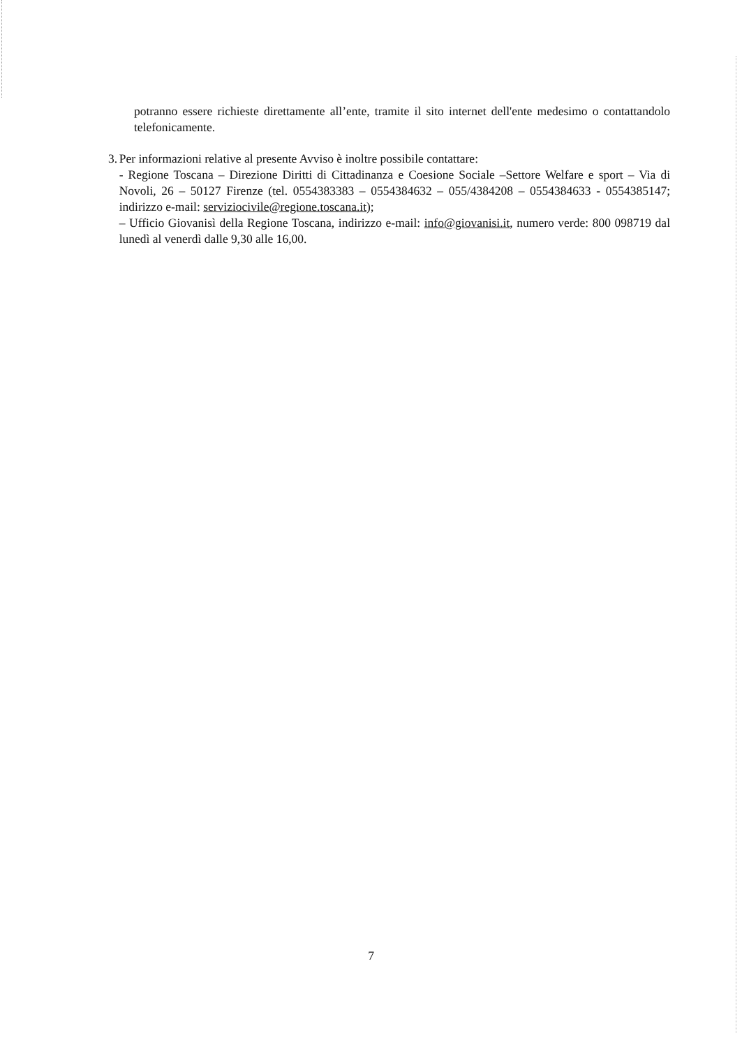potranno essere richieste direttamente all’ente, tramite il sito internet dell'ente medesimo o contattandolo telefonicamente.
3. Per informazioni relative al presente Avviso è inoltre possibile contattare:
- Regione Toscana – Direzione Diritti di Cittadinanza e Coesione Sociale –Settore Welfare e sport – Via di Novoli, 26 – 50127 Firenze (tel. 0554383383 – 0554384632 – 055/4384208 – 0554384633 - 0554385147; indirizzo e-mail: serviziocivile@regione.toscana.it);
– Ufficio Giovanisì della Regione Toscana, indirizzo e-mail: info@giovanisi.it, numero verde: 800 098719 dal lunedì al venerdì dalle 9,30 alle 16,00.
7